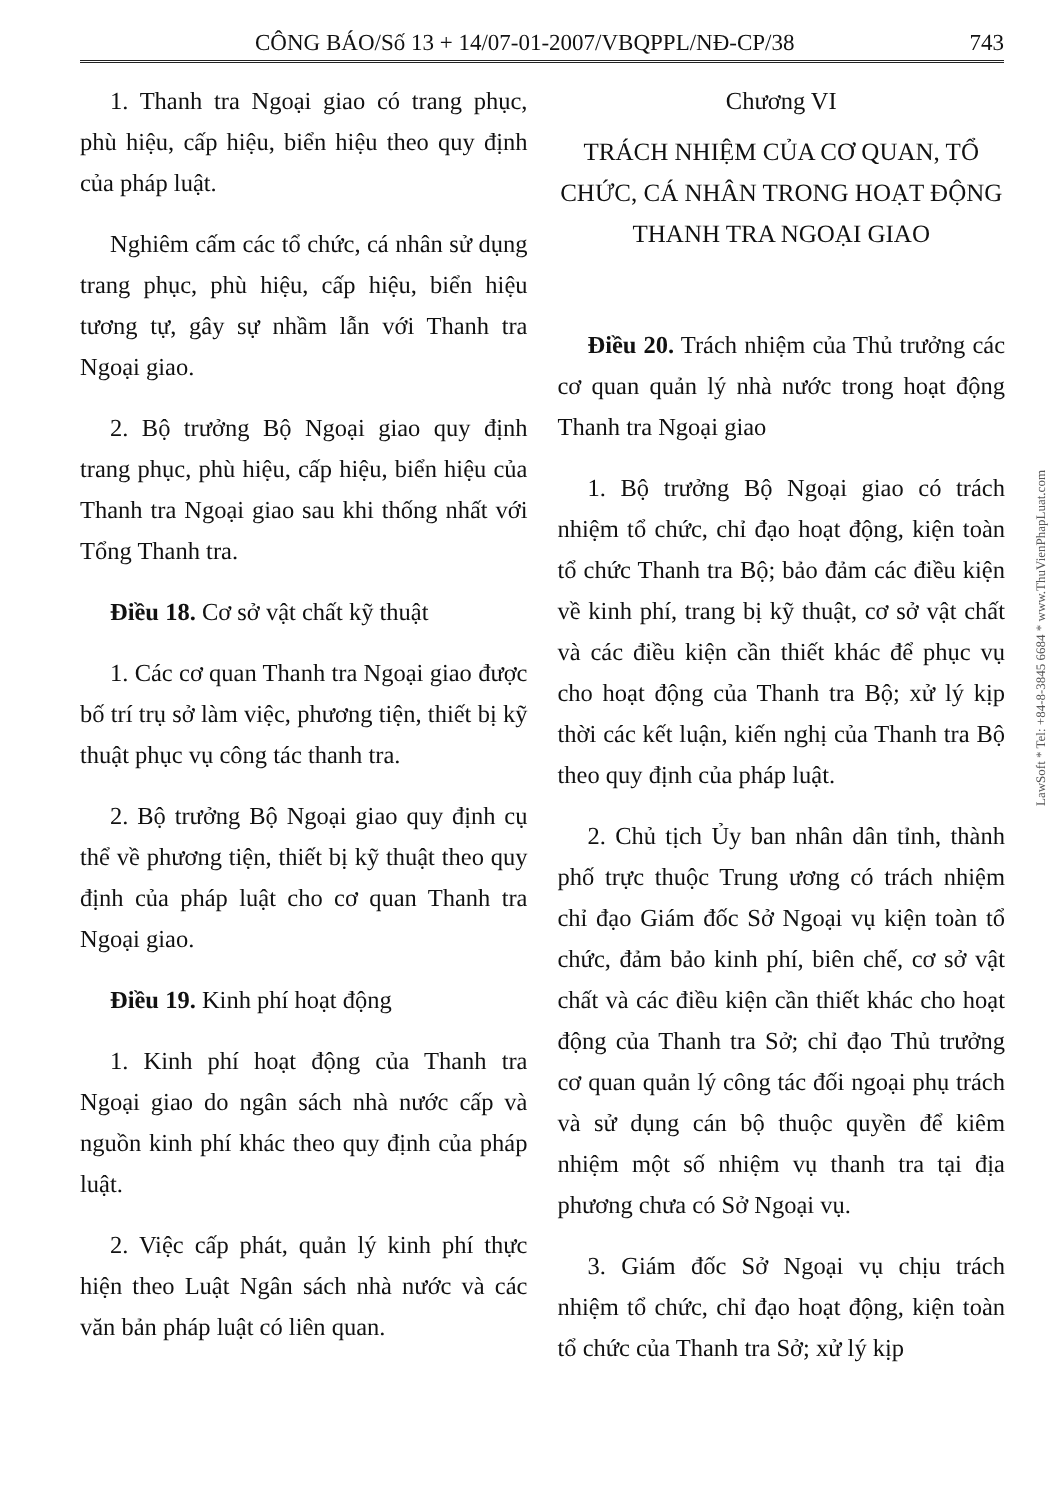CÔNG BÁO/Số 13 + 14/07-01-2007/VBQPPL/NĐ-CP/38 743
1. Thanh tra Ngoại giao có trang phục, phù hiệu, cấp hiệu, biển hiệu theo quy định của pháp luật.
Nghiêm cấm các tổ chức, cá nhân sử dụng trang phục, phù hiệu, cấp hiệu, biển hiệu tương tự, gây sự nhầm lẫn với Thanh tra Ngoại giao.
2. Bộ trưởng Bộ Ngoại giao quy định trang phục, phù hiệu, cấp hiệu, biển hiệu của Thanh tra Ngoại giao sau khi thống nhất với Tổng Thanh tra.
Điều 18. Cơ sở vật chất kỹ thuật
1. Các cơ quan Thanh tra Ngoại giao được bố trí trụ sở làm việc, phương tiện, thiết bị kỹ thuật phục vụ công tác thanh tra.
2. Bộ trưởng Bộ Ngoại giao quy định cụ thể về phương tiện, thiết bị kỹ thuật theo quy định của pháp luật cho cơ quan Thanh tra Ngoại giao.
Điều 19. Kinh phí hoạt động
1. Kinh phí hoạt động của Thanh tra Ngoại giao do ngân sách nhà nước cấp và nguồn kinh phí khác theo quy định của pháp luật.
2. Việc cấp phát, quản lý kinh phí thực hiện theo Luật Ngân sách nhà nước và các văn bản pháp luật có liên quan.
Chương VI
TRÁCH NHIỆM CỦA CƠ QUAN, TỔ CHỨC, CÁ NHÂN TRONG HOẠT ĐỘNG THANH TRA NGOẠI GIAO
Điều 20. Trách nhiệm của Thủ trưởng các cơ quan quản lý nhà nước trong hoạt động Thanh tra Ngoại giao
1. Bộ trưởng Bộ Ngoại giao có trách nhiệm tổ chức, chỉ đạo hoạt động, kiện toàn tổ chức Thanh tra Bộ; bảo đảm các điều kiện về kinh phí, trang bị kỹ thuật, cơ sở vật chất và các điều kiện cần thiết khác để phục vụ cho hoạt động của Thanh tra Bộ; xử lý kịp thời các kết luận, kiến nghị của Thanh tra Bộ theo quy định của pháp luật.
2. Chủ tịch Ủy ban nhân dân tỉnh, thành phố trực thuộc Trung ương có trách nhiệm chỉ đạo Giám đốc Sở Ngoại vụ kiện toàn tổ chức, đảm bảo kinh phí, biên chế, cơ sở vật chất và các điều kiện cần thiết khác cho hoạt động của Thanh tra Sở; chỉ đạo Thủ trưởng cơ quan quản lý công tác đối ngoại phụ trách và sử dụng cán bộ thuộc quyền để kiêm nhiệm một số nhiệm vụ thanh tra tại địa phương chưa có Sở Ngoại vụ.
3. Giám đốc Sở Ngoại vụ chịu trách nhiệm tổ chức, chỉ đạo hoạt động, kiện toàn tổ chức của Thanh tra Sở; xử lý kịp
LawSoft * Tel: +84-8-3845 6684 * www.ThuVienPhapLuat.com